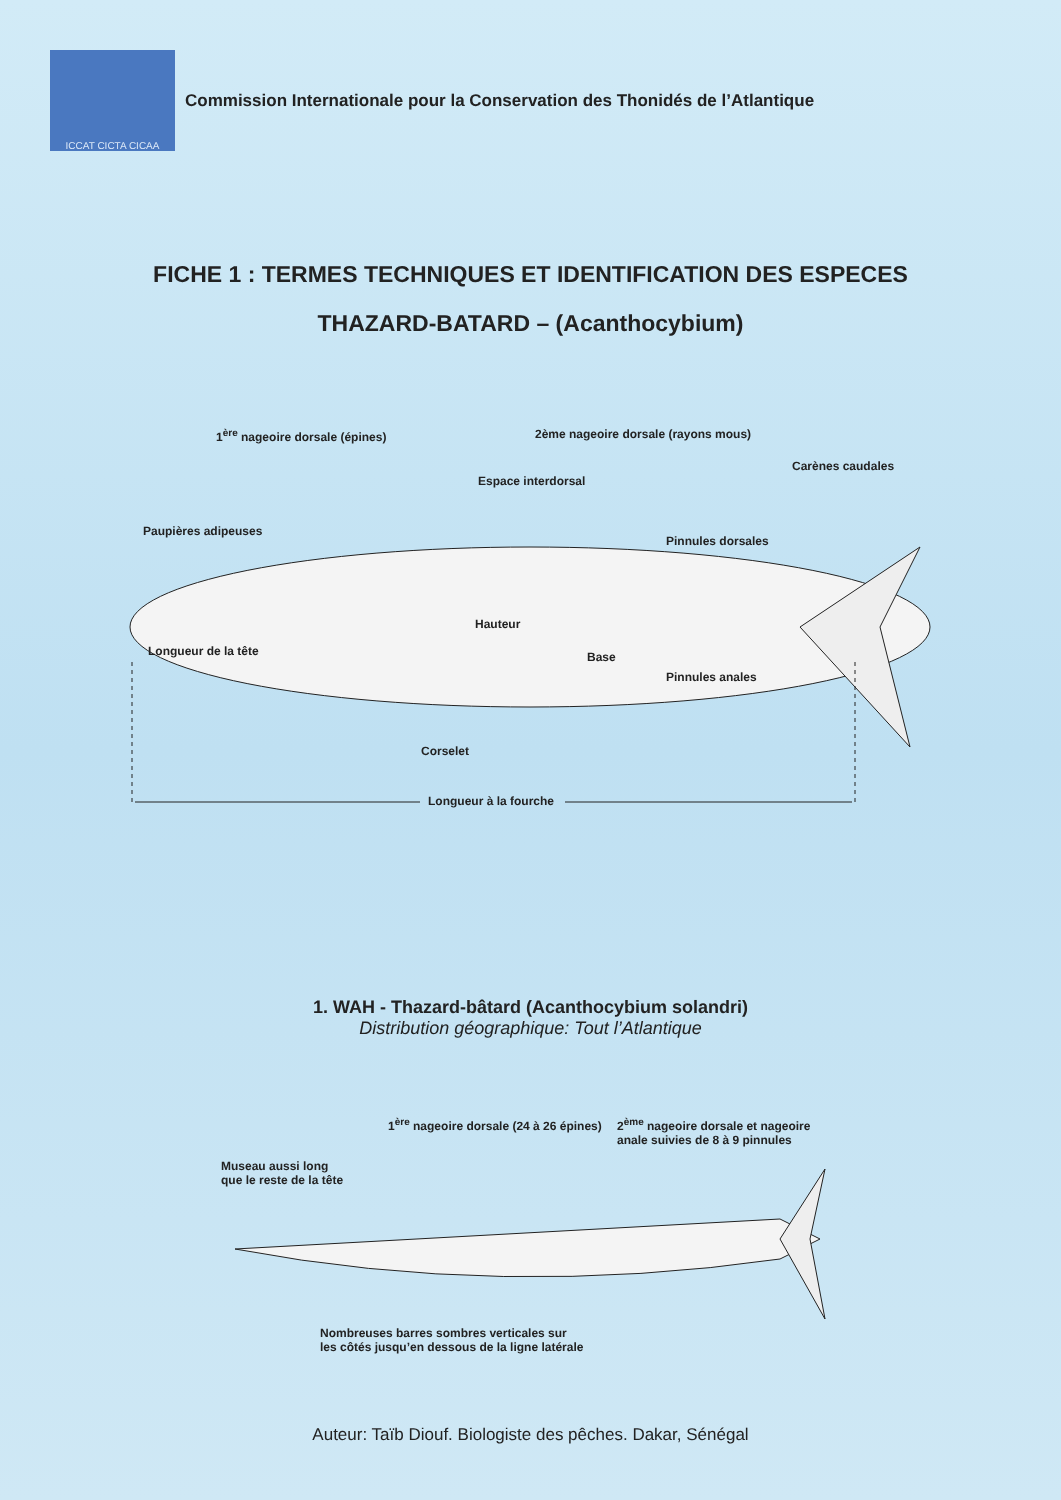ICCAT CICTA CICAA
Commission Internationale pour la Conservation des Thonidés de l’Atlantique
FICHE 1 : TERMES TECHNIQUES ET IDENTIFICATION DES ESPECES
THAZARD-BATARD – (Acanthocybium)
1<sup>ère</sup> nageoire dorsale (épines) 2ème nageoire dorsale (rayons mous)
Carènes caudales
Espace interdorsal
Paupières adipeuses
Pinnules dorsales
Hauteur
Longueur de la tête Base
Pinnules anales
Corselet
Longueur à la fourche
1. WAH - Thazard-bâtard (Acanthocybium solandri)
Distribution géographique: Tout l’Atlantique
1<sup>ère</sup> nageoire dorsale (24 à 26 épines) 2<sup>ème</sup> nageoire dorsale et nageoire
anale suivies de 8 à 9 pinnules
Museau aussi long
que le reste de la tête
Nombreuses barres sombres verticales sur
les côtés jusqu’en dessous de la ligne latérale
Auteur: Taïb Diouf. Biologiste des pêches. Dakar, Sénégal